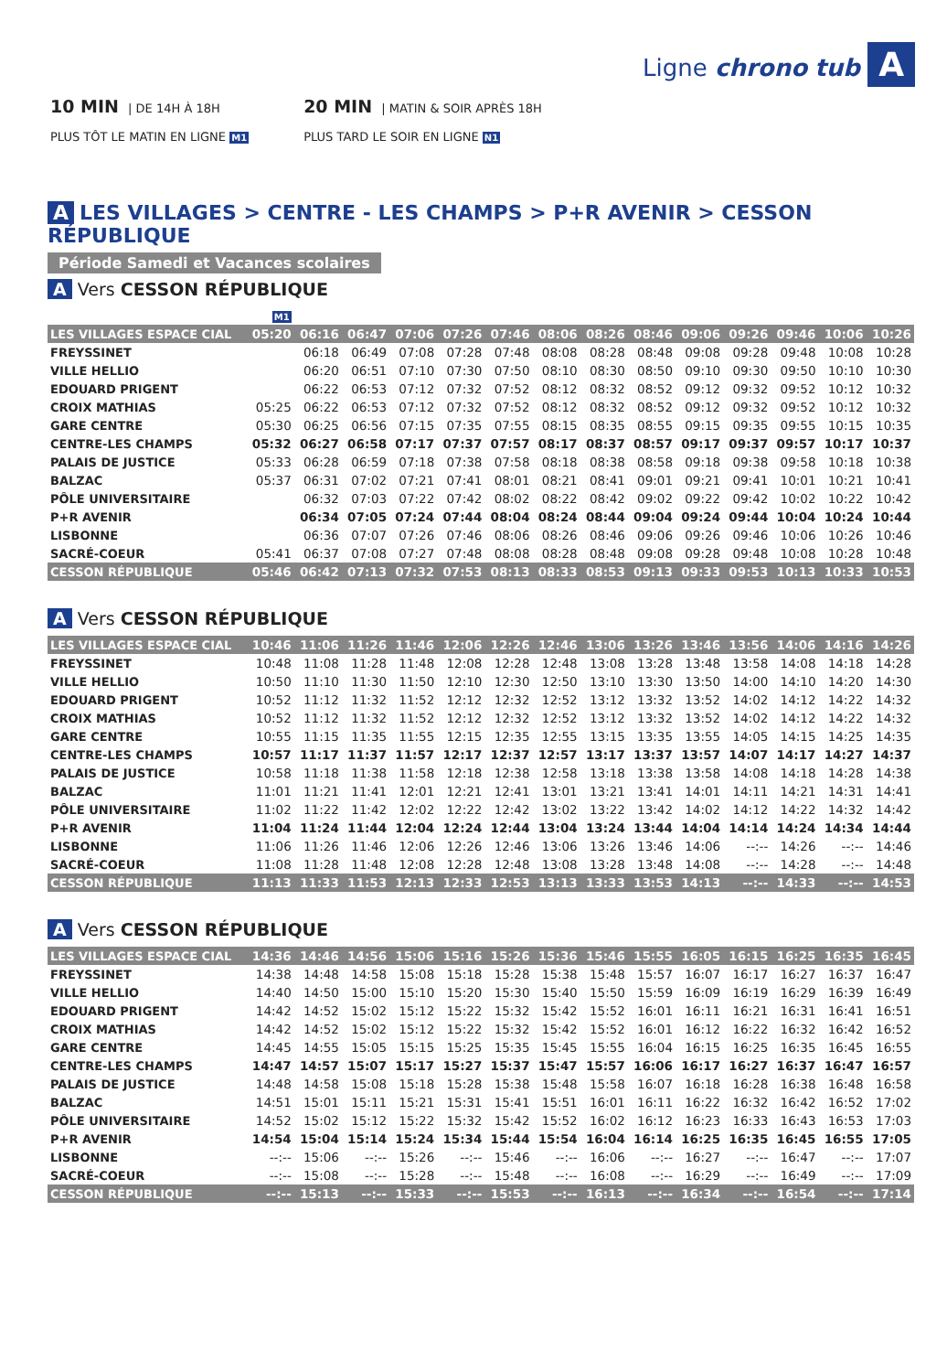10 MIN | DE 14H À 18H
PLUS TÔT LE MATIN EN LIGNE M1
20 MIN | MATIN & SOIR APRÈS 18H
PLUS TARD LE SOIR EN LIGNE N1
Ligne chrono tub A
A LES VILLAGES > CENTRE - LES CHAMPS > P+R AVENIR > CESSON RÉPUBLIQUE
Période Samedi et Vacances scolaires
A Vers CESSON RÉPUBLIQUE
| | M1 | | | | | | | | | | | | | |
| LES VILLAGES ESPACE CIAL | 05:20 | 06:16 | 06:47 | 07:06 | 07:26 | 07:46 | 08:06 | 08:26 | 08:46 | 09:06 | 09:26 | 09:46 | 10:06 | 10:26 |
| FREYSSINET | | 06:18 | 06:49 | 07:08 | 07:28 | 07:48 | 08:08 | 08:28 | 08:48 | 09:08 | 09:28 | 09:48 | 10:08 | 10:28 |
| VILLE HELLIO | | 06:20 | 06:51 | 07:10 | 07:30 | 07:50 | 08:10 | 08:30 | 08:50 | 09:10 | 09:30 | 09:50 | 10:10 | 10:30 |
| EDOUARD PRIGENT | | 06:22 | 06:53 | 07:12 | 07:32 | 07:52 | 08:12 | 08:32 | 08:52 | 09:12 | 09:32 | 09:52 | 10:12 | 10:32 |
| CROIX MATHIAS | 05:25 | 06:22 | 06:53 | 07:12 | 07:32 | 07:52 | 08:12 | 08:32 | 08:52 | 09:12 | 09:32 | 09:52 | 10:12 | 10:32 |
| GARE CENTRE | 05:30 | 06:25 | 06:56 | 07:15 | 07:35 | 07:55 | 08:15 | 08:35 | 08:55 | 09:15 | 09:35 | 09:55 | 10:15 | 10:35 |
| CENTRE-LES CHAMPS | 05:32 | 06:27 | 06:58 | 07:17 | 07:37 | 07:57 | 08:17 | 08:37 | 08:57 | 09:17 | 09:37 | 09:57 | 10:17 | 10:37 |
| PALAIS DE JUSTICE | 05:33 | 06:28 | 06:59 | 07:18 | 07:38 | 07:58 | 08:18 | 08:38 | 08:58 | 09:18 | 09:38 | 09:58 | 10:18 | 10:38 |
| BALZAC | 05:37 | 06:31 | 07:02 | 07:21 | 07:41 | 08:01 | 08:21 | 08:41 | 09:01 | 09:21 | 09:41 | 10:01 | 10:21 | 10:41 |
| PÔLE UNIVERSITAIRE | | 06:32 | 07:03 | 07:22 | 07:42 | 08:02 | 08:22 | 08:42 | 09:02 | 09:22 | 09:42 | 10:02 | 10:22 | 10:42 |
| P+R AVENIR | | 06:34 | 07:05 | 07:24 | 07:44 | 08:04 | 08:24 | 08:44 | 09:04 | 09:24 | 09:44 | 10:04 | 10:24 | 10:44 |
| LISBONNE | | 06:36 | 07:07 | 07:26 | 07:46 | 08:06 | 08:26 | 08:46 | 09:06 | 09:26 | 09:46 | 10:06 | 10:26 | 10:46 |
| SACRÉ-COEUR | 05:41 | 06:37 | 07:08 | 07:27 | 07:48 | 08:08 | 08:28 | 08:48 | 09:08 | 09:28 | 09:48 | 10:08 | 10:28 | 10:48 |
| CESSON RÉPUBLIQUE | 05:46 | 06:42 | 07:13 | 07:32 | 07:53 | 08:13 | 08:33 | 08:53 | 09:13 | 09:33 | 09:53 | 10:13 | 10:33 | 10:53 |
A Vers CESSON RÉPUBLIQUE
| LES VILLAGES ESPACE CIAL | 10:46 | 11:06 | 11:26 | 11:46 | 12:06 | 12:26 | 12:46 | 13:06 | 13:26 | 13:46 | 13:56 | 14:06 | 14:16 | 14:26 |
| FREYSSINET | 10:48 | 11:08 | 11:28 | 11:48 | 12:08 | 12:28 | 12:48 | 13:08 | 13:28 | 13:48 | 13:58 | 14:08 | 14:18 | 14:28 |
| VILLE HELLIO | 10:50 | 11:10 | 11:30 | 11:50 | 12:10 | 12:30 | 12:50 | 13:10 | 13:30 | 13:50 | 14:00 | 14:10 | 14:20 | 14:30 |
| EDOUARD PRIGENT | 10:52 | 11:12 | 11:32 | 11:52 | 12:12 | 12:32 | 12:52 | 13:12 | 13:32 | 13:52 | 14:02 | 14:12 | 14:22 | 14:32 |
| CROIX MATHIAS | 10:52 | 11:12 | 11:32 | 11:52 | 12:12 | 12:32 | 12:52 | 13:12 | 13:32 | 13:52 | 14:02 | 14:12 | 14:22 | 14:32 |
| GARE CENTRE | 10:55 | 11:15 | 11:35 | 11:55 | 12:15 | 12:35 | 12:55 | 13:15 | 13:35 | 13:55 | 14:05 | 14:15 | 14:25 | 14:35 |
| CENTRE-LES CHAMPS | 10:57 | 11:17 | 11:37 | 11:57 | 12:17 | 12:37 | 12:57 | 13:17 | 13:37 | 13:57 | 14:07 | 14:17 | 14:27 | 14:37 |
| PALAIS DE JUSTICE | 10:58 | 11:18 | 11:38 | 11:58 | 12:18 | 12:38 | 12:58 | 13:18 | 13:38 | 13:58 | 14:08 | 14:18 | 14:28 | 14:38 |
| BALZAC | 11:01 | 11:21 | 11:41 | 12:01 | 12:21 | 12:41 | 13:01 | 13:21 | 13:41 | 14:01 | 14:11 | 14:21 | 14:31 | 14:41 |
| PÔLE UNIVERSITAIRE | 11:02 | 11:22 | 11:42 | 12:02 | 12:22 | 12:42 | 13:02 | 13:22 | 13:42 | 14:02 | 14:12 | 14:22 | 14:32 | 14:42 |
| P+R AVENIR | 11:04 | 11:24 | 11:44 | 12:04 | 12:24 | 12:44 | 13:04 | 13:24 | 13:44 | 14:04 | 14:14 | 14:24 | 14:34 | 14:44 |
| LISBONNE | 11:06 | 11:26 | 11:46 | 12:06 | 12:26 | 12:46 | 13:06 | 13:26 | 13:46 | 14:06 | --:-- | 14:26 | --:-- | 14:46 |
| SACRÉ-COEUR | 11:08 | 11:28 | 11:48 | 12:08 | 12:28 | 12:48 | 13:08 | 13:28 | 13:48 | 14:08 | --:-- | 14:28 | --:-- | 14:48 |
| CESSON RÉPUBLIQUE | 11:13 | 11:33 | 11:53 | 12:13 | 12:33 | 12:53 | 13:13 | 13:33 | 13:53 | 14:13 | --:-- | 14:33 | --:-- | 14:53 |
A Vers CESSON RÉPUBLIQUE
| LES VILLAGES ESPACE CIAL | 14:36 | 14:46 | 14:56 | 15:06 | 15:16 | 15:26 | 15:36 | 15:46 | 15:55 | 16:05 | 16:15 | 16:25 | 16:35 | 16:45 |
| FREYSSINET | 14:38 | 14:48 | 14:58 | 15:08 | 15:18 | 15:28 | 15:38 | 15:48 | 15:57 | 16:07 | 16:17 | 16:27 | 16:37 | 16:47 |
| VILLE HELLIO | 14:40 | 14:50 | 15:00 | 15:10 | 15:20 | 15:30 | 15:40 | 15:50 | 15:59 | 16:09 | 16:19 | 16:29 | 16:39 | 16:49 |
| EDOUARD PRIGENT | 14:42 | 14:52 | 15:02 | 15:12 | 15:22 | 15:32 | 15:42 | 15:52 | 16:01 | 16:11 | 16:21 | 16:31 | 16:41 | 16:51 |
| CROIX MATHIAS | 14:42 | 14:52 | 15:02 | 15:12 | 15:22 | 15:32 | 15:42 | 15:52 | 16:01 | 16:12 | 16:22 | 16:32 | 16:42 | 16:52 |
| GARE CENTRE | 14:45 | 14:55 | 15:05 | 15:15 | 15:25 | 15:35 | 15:45 | 15:55 | 16:04 | 16:15 | 16:25 | 16:35 | 16:45 | 16:55 |
| CENTRE-LES CHAMPS | 14:47 | 14:57 | 15:07 | 15:17 | 15:27 | 15:37 | 15:47 | 15:57 | 16:06 | 16:17 | 16:27 | 16:37 | 16:47 | 16:57 |
| PALAIS DE JUSTICE | 14:48 | 14:58 | 15:08 | 15:18 | 15:28 | 15:38 | 15:48 | 15:58 | 16:07 | 16:18 | 16:28 | 16:38 | 16:48 | 16:58 |
| BALZAC | 14:51 | 15:01 | 15:11 | 15:21 | 15:31 | 15:41 | 15:51 | 16:01 | 16:11 | 16:22 | 16:32 | 16:42 | 16:52 | 17:02 |
| PÔLE UNIVERSITAIRE | 14:52 | 15:02 | 15:12 | 15:22 | 15:32 | 15:42 | 15:52 | 16:02 | 16:12 | 16:23 | 16:33 | 16:43 | 16:53 | 17:03 |
| P+R AVENIR | 14:54 | 15:04 | 15:14 | 15:24 | 15:34 | 15:44 | 15:54 | 16:04 | 16:14 | 16:25 | 16:35 | 16:45 | 16:55 | 17:05 |
| LISBONNE | --:-- | 15:06 | --:-- | 15:26 | --:-- | 15:46 | --:-- | 16:06 | --:-- | 16:27 | --:-- | 16:47 | --:-- | 17:07 |
| SACRÉ-COEUR | --:-- | 15:08 | --:-- | 15:28 | --:-- | 15:48 | --:-- | 16:08 | --:-- | 16:29 | --:-- | 16:49 | --:-- | 17:09 |
| CESSON RÉPUBLIQUE | --:-- | 15:13 | --:-- | 15:33 | --:-- | 15:53 | --:-- | 16:13 | --:-- | 16:34 | --:-- | 16:54 | --:-- | 17:14 |